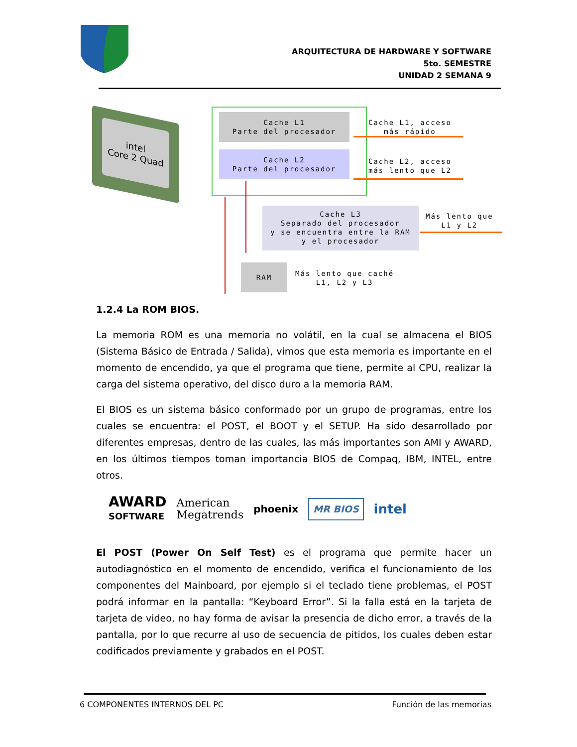ARQUITECTURA DE HARDWARE Y SOFTWARE
5to. SEMESTRE
UNIDAD 2 SEMANA 9
intel
Core 2 Quad
Cache L1
Parte del procesador
Cache L2
Parte del procesador
Cache L1, acceso
más rápido
Cache L2, acceso
más lento que L2
Cache L3
Separado del procesador
y se encuentra entre la RAM
y el procesador
Más lento que
L1 y L2
RAM
Más lento que caché
L1, L2 y L3
1.2.4 La ROM BIOS.
La memoria ROM es una memoria no volátil, en la cual se almacena el BIOS (Sistema Básico de Entrada / Salida), vimos que esta memoria es importante en el momento de encendido, ya que el programa que tiene, permite al CPU, realizar la carga del sistema operativo, del disco duro a la memoria RAM.
El BIOS es un sistema básico conformado por un grupo de programas, entre los cuales se encuentra: el POST, el BOOT y el SETUP. Ha sido desarrollado por diferentes empresas, dentro de las cuales, las más importantes son AMI y AWARD, en los últimos tiempos toman importancia BIOS de Compaq, IBM, INTEL, entre otros.
AWARD
SOFTWARE American
Megatrends phoenix MR BIOS intel
El POST (Power On Self Test) es el programa que permite hacer un autodiagnóstico en el momento de encendido, verifica el funcionamiento de los componentes del Mainboard, por ejemplo si el teclado tiene problemas, el POST podrá informar en la pantalla: “Keyboard Error”. Si la falla está en la tarjeta de tarjeta de video, no hay forma de avisar la presencia de dicho error, a través de la pantalla, por lo que recurre al uso de secuencia de pitidos, los cuales deben estar codificados previamente y grabados en el POST.
6 COMPONENTES INTERNOS DEL PC Función de las memorias